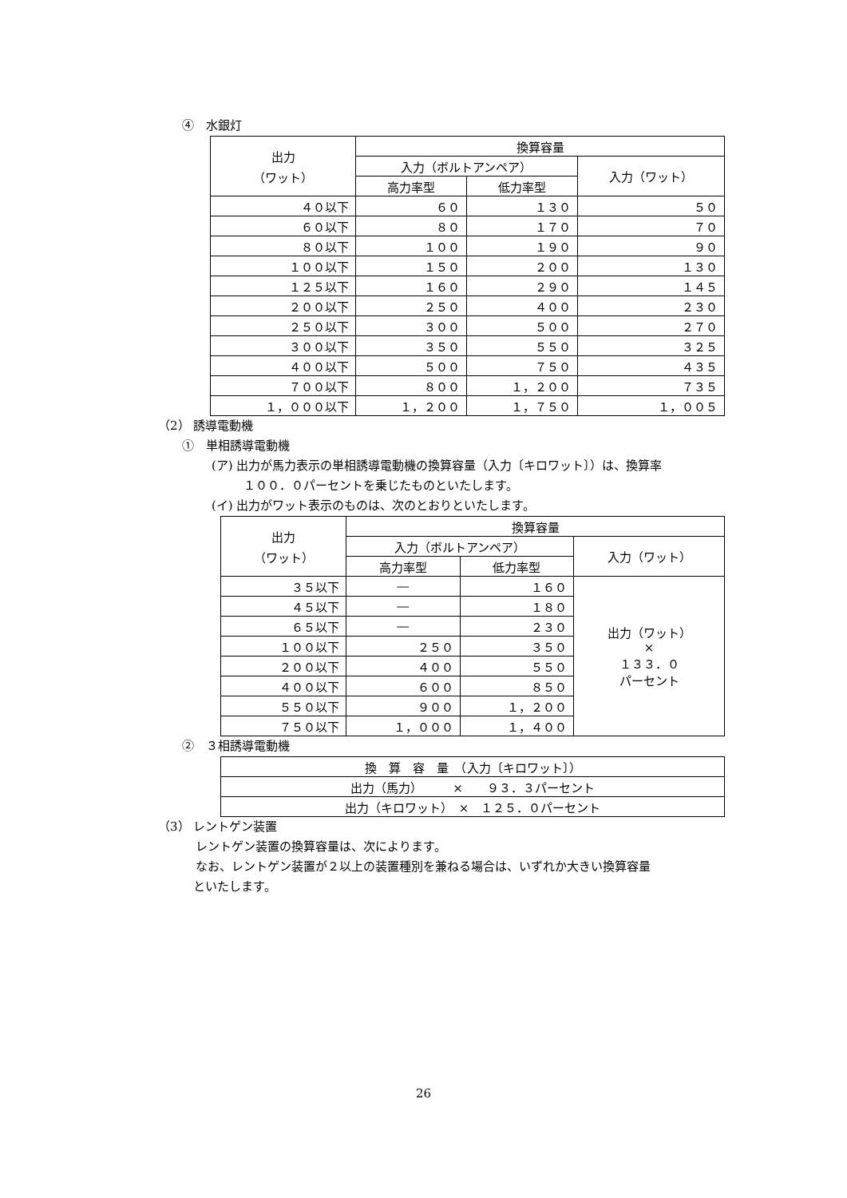④　水銀灯
| 出力 （ワット） | 換算容量 | | |
| --- | --- | --- | --- |
| | 入力（ボルトアンペア） | | 入力（ワット） |
| | 高力率型 | 低力率型 | |
| ４０以下 | ６０ | １３０ | ５０ |
| ６０以下 | ８０ | １７０ | ７０ |
| ８０以下 | １００ | １９０ | ９０ |
| １００以下 | １５０ | ２００ | １３０ |
| １２５以下 | １６０ | ２９０ | １４５ |
| ２００以下 | ２５０ | ４００ | ２３０ |
| ２５０以下 | ３００ | ５００ | ２７０ |
| ３００以下 | ３５０ | ５５０ | ３２５ |
| ４００以下 | ５００ | ７５０ | ４３５ |
| ７００以下 | ８００ | １，２００ | ７３５ |
| １，０００以下 | １，２００ | １，７５０ | １，００５ |
（2） 誘導電動機
①　単相誘導電動機
(ア) 出力が馬力表示の単相誘導電動機の換算容量（入力〔キロワット〕）は、換算率
１００．０パーセントを乗じたものといたします。
(イ) 出力がワット表示のものは、次のとおりといたします。
| 出力 （ワット） | 換算容量 | | |
| --- | --- | --- | --- |
| | 入力（ボルトアンペア） | | 入力（ワット） |
| | 高力率型 | 低力率型 | |
| ３５以下 | ― | １６０ | 出力（ワット） × １３３．０ パーセント |
| ４５以下 | ― | １８０ | |
| ６５以下 | ― | ２３０ | |
| １００以下 | ２５０ | ３５０ | |
| ２００以下 | ４００ | ５５０ | |
| ４００以下 | ６００ | ８５０ | |
| ５５０以下 | ９００ | １，２００ | |
| ７５０以下 | １，０００ | １，４００ | |
②　３相誘導電動機
| 換 算 容 量 （入力〔キロワット〕） |
| 出力（馬力） × ９３．３パーセント |
| 出力（キロワット） × １２５．０パーセント |
（3） レントゲン装置
レントゲン装置の換算容量は、次によります。
なお、レントゲン装置が２以上の装置種別を兼ねる場合は、いずれか大きい換算容量
といたします。
26